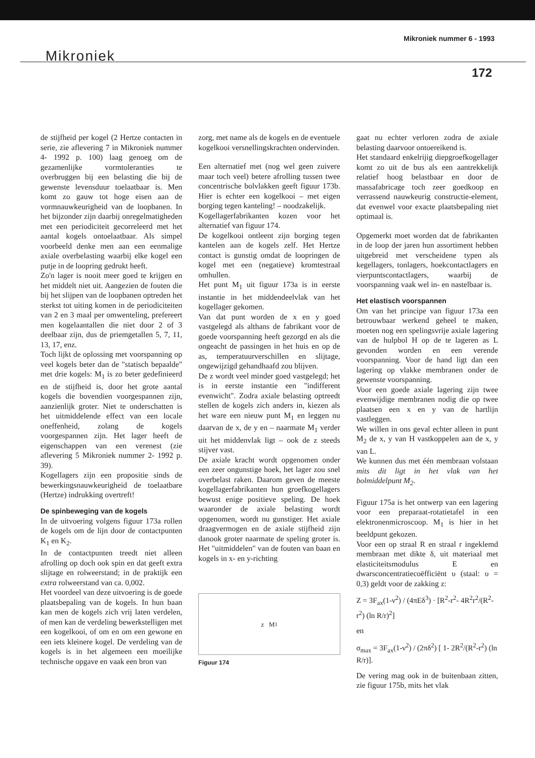Mikroniek nummer 6 - 1993
Mikroniek
172
de stijfheid per kogel (2 Hertze contacten in serie, zie aflevering 7 in Mikroniek nummer 4- 1992 p. 100) laag genoeg om de gezamenlijke vormtoleranties te overbruggen bij een belasting die bij de gewenste levensduur toelaatbaar is. Men komt zo gauw tot hoge eisen aan de vormnauwkeurigheid van de loopbanen. In het bijzonder zijn daarbij onregelmatigheden met een periodiciteit gecorreleerd met het aantal kogels ontoelaatbaar. Als simpel voorbeeld denke men aan een eenmalige axiale overbelasting waarbij elke kogel een putje in de loopring gedrukt heeft.
Zo'n lager is nooit meer goed te krijgen en het middelt niet uit. Aangezien de fouten die bij het slijpen van de loopbanen optreden het sterkst tot uiting komen in de periodiciteiten van 2 en 3 maal per omwenteling, prefereert men kogelaantallen die niet door 2 of 3 deelbaar zijn, dus de priemgetallen 5, 7, 11, 13, 17, enz.
Toch lijkt de oplossing met voorspanning op veel kogels beter dan de "statisch bepaalde" met drie kogels: M<sub>1</sub> is zo beter gedefinieerd en de stijfheid is, door het grote aantal kogels die bovendien voorgespannen zijn, aanzienlijk groter. Niet te onderschatten is het uitmiddelende effect van een locale oneffenheid, zolang de kogels voorgespannen zijn. Het lager heeft de eigenschappen van een verenest (zie aflevering 5 Mikroniek nummer 2- 1992 p. 39).
Kogellagers zijn een propositie sinds de bewerkingsnauwkeurigheid de toelaatbare (Hertze) indrukking overtreft!
De spinbeweging van de kogels
In de uitvoering volgens figuur 173a rollen de kogels om de lijn door de contactpunten K<sub>1</sub> en K<sub>2</sub>.
In de contactpunten treedt niet alleen afrolling op doch ook spin en dat geeft extra slijtage en rolweerstand; in de praktijk een extra rolweerstand van ca. 0,002.
Het voordeel van deze uitvoering is de goede plaatsbepaling van de kogels. In hun baan kan men de kogels zich vrij laten verdelen, of men kan de verdeling bewerkstelligen met een kogelkooi, of om en om een gewone en een iets kleinere kogel. De verdeling van de kogels is in het algemeen een moeilijke technische opgave en vaak een bron van
zorg, met name als de kogels en de eventuele kogelkooi versnellingskrachten ondervinden.
Een alternatief met (nog wel geen zuivere maar toch veel) betere afrolling tussen twee concentrische bolvlakken geeft figuur 173b. Hier is echter een kogelkooi – met eigen borging tegen kanteling! – noodzakelijk.
Kogellagerfabrikanten kozen voor het alternatief van figuur 174.
De kogelkooi ontleent zijn borging tegen kantelen aan de kogels zelf. Het Hertze contact is gunstig omdat de loopringen de kogel met een (negatieve) kromtestraal omhullen.
Het punt M<sub>1</sub> uit figuur 173a is in eerste instantie in het middendeelvlak van het kogellager gekomen.
Van dat punt worden de x en y goed vastgelegd als althans de fabrikant voor de goede voorspanning heeft gezorgd en als die ongeacht de passingen in het huis en op de as, temperatuurverschillen en slijtage, ongewijzigd gehandhaafd zou blijven.
De z wordt veel minder goed vastgelegd; het is in eerste instantie een "indifferent evenwicht". Zodra axiale belasting optreedt stellen de kogels zich anders in, kiezen als het ware een nieuw punt M<sub>1</sub> en leggen nu daarvan de x, de y en – naarmate M<sub>1</sub> verder uit het middenvlak ligt – ook de z steeds stijver vast.
De axiale kracht wordt opgenomen onder een zeer ongunstige hoek, het lager zou snel overbelast raken. Daarom geven de meeste kogellagerfabrikanten hun groefkogellagers bewust enige positieve speling. De hoek waaronder de axiale belasting wordt opgenomen, wordt nu gunstiger. Het axiale draagvermogen en de axiale stijfheid zijn danook groter naarmate de speling groter is. Het "uitmiddelen" van de fouten van baan en kogels in x- en y-richting
z M<sub>1</sub>
Figuur 174
gaat nu echter verloren zodra de axiale belasting daarvoor ontoereikend is.
Het standaard enkelrijig diepgroefkogellager komt zo uit de bus als een aantrekkelijk relatief hoog belastbaar en door de massafabricage toch zeer goedkoop en verrassend nauwkeurig constructie-element, dat evenwel voor exacte plaatsbepaling niet optimaal is.
Opgemerkt moet worden dat de fabrikanten in de loop der jaren hun assortiment hebben uitgebreid met verscheidene typen als kegellagers, tonlagers, hoekcontactlagers en vierpuntscontactlagers, waarbij de voorspanning vaak wel in- en nastelbaar is.
Het elastisch voorspannen
Om van het principe van figuur 173a een betrouwbaar werkend geheel te maken, moeten nog een spelingsvrije axiale lagering van de hulpbol H op de te lageren as L gevonden worden en een verende voorspanning. Voor de hand ligt dan een lagering op vlakke membranen onder de gewenste voorspanning.
Voor een goede axiale lagering zijn twee evenwijdige membranen nodig die op twee plaatsen een x en y van de hartlijn vastleggen.
We willen in ons geval echter alleen in punt M<sub>2</sub> de x, y van H vastkoppelen aan de x, y van L.
We kunnen dus met één membraan volstaan mits dit ligt in het vlak van het bolmiddelpunt M<sub>2</sub>.
Figuur 175a is het ontwerp van een lagering voor een preparaat-rotatietafel in een elektronenmicroscoop. M<sub>1</sub> is hier in het beeldpunt gekozen.
Voor een op straal R en straal r ingeklemd membraan met dikte δ, uit materiaal met elasticiteitsmodulus E en dwarsconcentratiecoëfficiënt υ (staal: υ = 0,3) geldt voor de zakking z:
Z = 3F<sub>ax</sub>(1-ν<sup>2</sup>) / (4πEδ<sup>3</sup>) · [R<sup>2</sup>-r<sup>2</sup>- 4R<sup>2</sup>r<sup>2</sup>/(R<sup>2</sup>-r<sup>2</sup>) (ln R/r)<sup>2</sup>]
en
σ<sub>max</sub> = 3F<sub>ax</sub>(1-ν<sup>2</sup>) / (2πδ<sup>2</sup>) [ 1- 2R<sup>2</sup>/(R<sup>2</sup>-r<sup>2</sup>) (ln R/r)].
De vering mag ook in de buitenbaan zitten, zie figuur 175b, mits het vlak